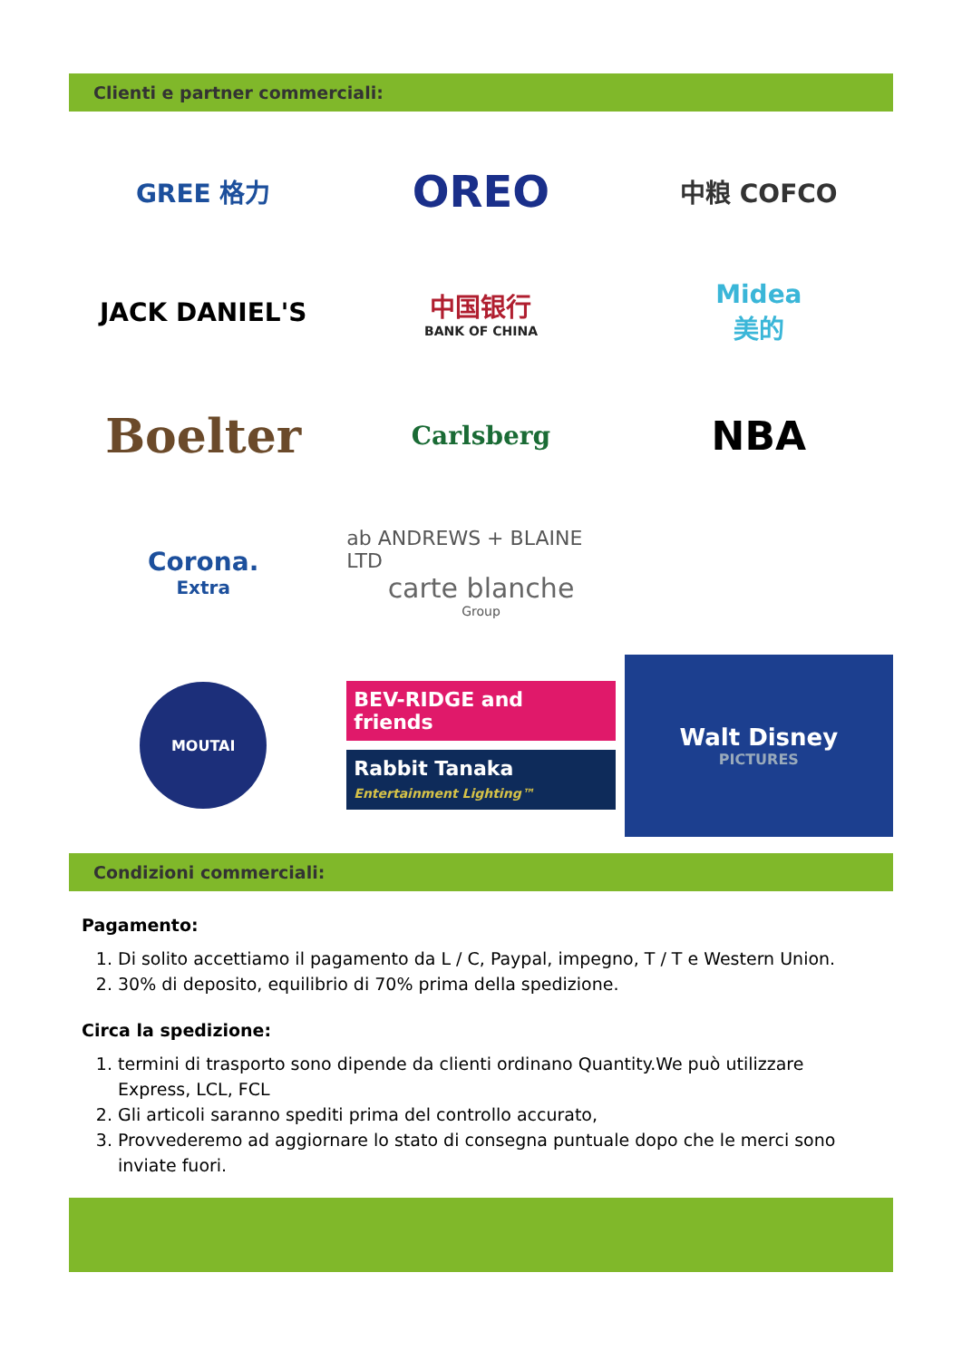Clienti e partner commerciali:
GREE 格力
OREO
中粮 COFCO
JACK DANIEL'S
中国银行
BANK OF CHINA
Midea
美的
Boelter
Carlsberg
NBA
Corona.
Extra
ab ANDREWS + BLAINE LTD
carte blanche
Group
MOUTAI
BEV-RIDGE and friends
Rabbit Tanaka Entertainment Lighting™
Walt Disney
PICTURES
Condizioni commerciali:
Pagamento:
1. Di solito accettiamo il pagamento da L / C, Paypal, impegno, T / T e Western Union.
2. 30% di deposito, equilibrio di 70% prima della spedizione.
Circa la spedizione:
1. termini di trasporto sono dipende da clienti ordinano Quantity.We può utilizzare Express, LCL, FCL
2. Gli articoli saranno spediti prima del controllo accurato,
3. Provvederemo ad aggiornare lo stato di consegna puntuale dopo che le merci sono inviate fuori.